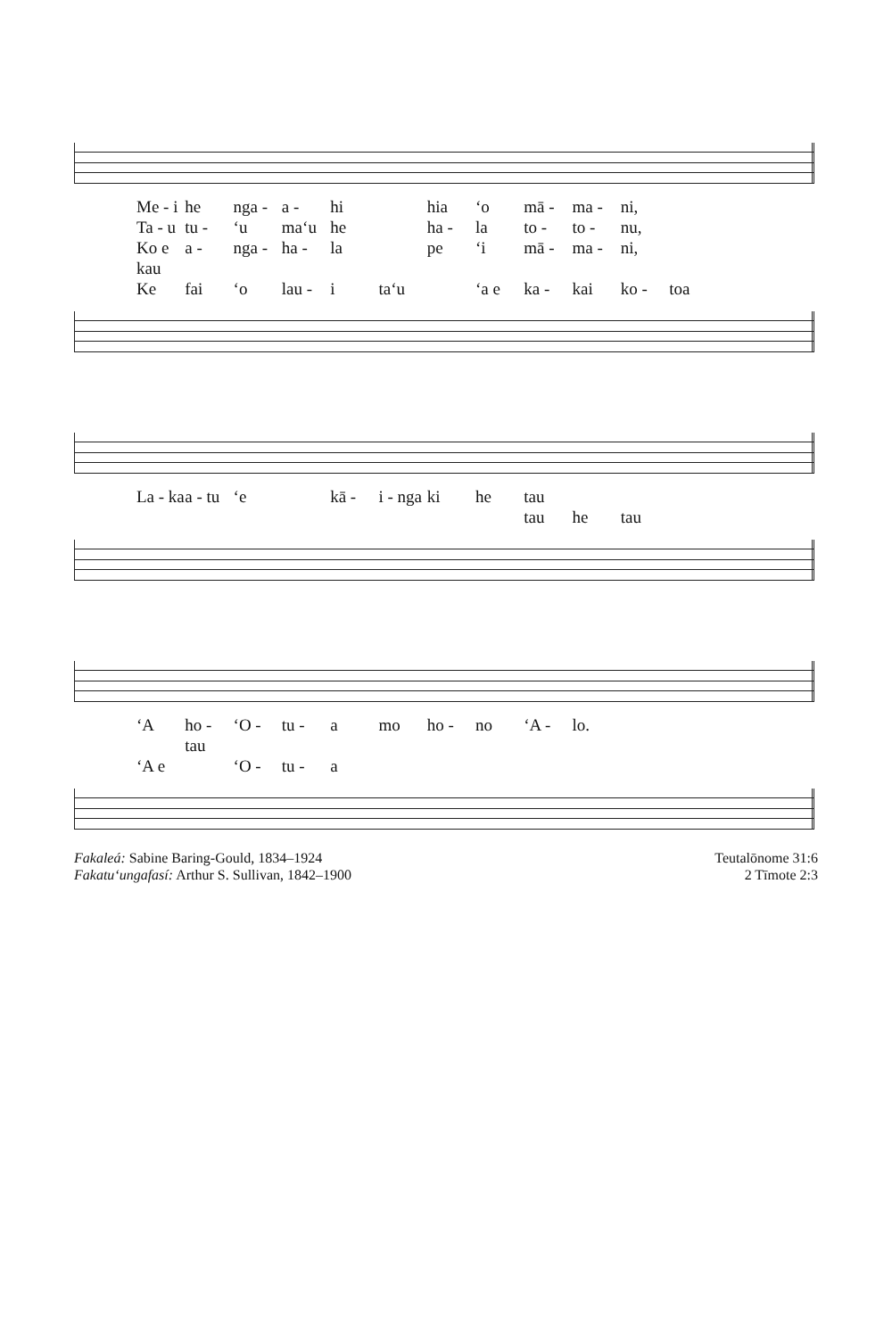Me - i he nga - a - hi hia ‘o mā - ma - ni, Ta - u tu - ‘u ma‘u he ha - la to - to - nu, Ko e kau a - nga - ha - la pe ‘i mā - ma - ni, Ke fai ‘o lau - i ta‘u ‘a e ka - kai ko - toa
La - ka a - tu ‘e kā - i - nga ki he tau tau he tau
‘A ho - tau ‘O - tu - a mo ho - no ‘A - lo. ‘A e ‘O - tu - a
Fakaleá: Sabine Baring-Gould, 1834–1924
Fakatu‘ungafasí: Arthur S. Sullivan, 1842–1900
Teutalōnome 31:6
2 Tīmote 2:3